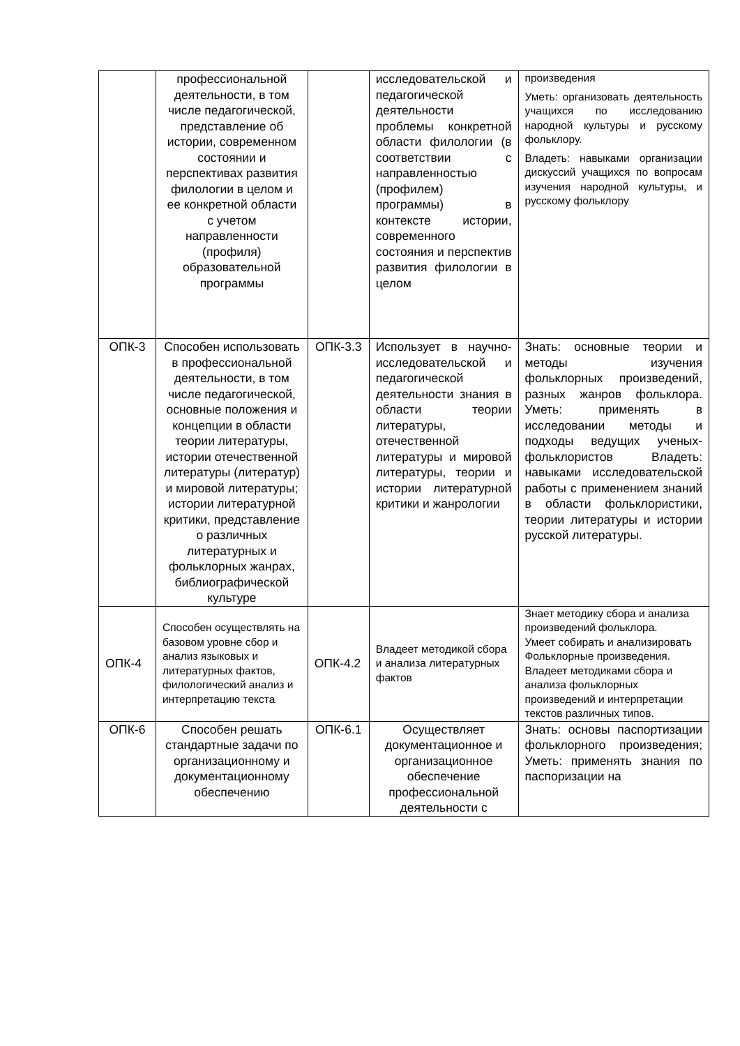| | профессиональной деятельности, в том числе педагогической, представление об истории, современном состоянии и перспективах развития филологии в целом и ее конкретной области с учетом направленности (профиля) образовательной программы | | исследовательской и педагогической деятельности проблемы конкретной области филологии (в соответствии с направленностью (профилем) программы) в контексте истории, современного состояния и перспектив развития филологии в целом | произведения Уметь: организовать деятельность учащихся по исследованию народной культуры и русскому фольклору. Владеть: навыками организации дискуссий учащихся по вопросам изучения народной культуры, и русскому фольклору |
| ОПК-3 | Способен использовать в профессиональной деятельности, в том числе педагогической, основные положения и концепции в области теории литературы, истории отечественной литературы (литератур) и мировой литературы; истории литературной критики, представление о различных литературных и фольклорных жанрах, библиографической культуре | ОПК-3.3 | Использует в научно-исследовательской и педагогической деятельности знания в области теории литературы, отечественной литературы и мировой литературы, теории и истории литературной критики и жанрологии | Знать: основные теории и методы изучения фольклорных произведений, разных жанров фольклора. Уметь: применять в исследовании методы и подходы ведущих ученых-фольклористов Владеть: навыками исследовательской работы с применением знаний в области фольклористики, теории литературы и истории русской литературы. |
| ОПК-4 | Способен осуществлять на базовом уровне сбор и анализ языковых и литературных фактов, филологический анализ и интерпретацию текста | ОПК-4.2 | Владеет методикой сбора и анализа литературных фактов | Знает методику сбора и анализа произведений фольклора. Умеет собирать и анализировать Фольклорные произведения. Владеет методиками сбора и анализа фольклорных произведений и интерпретации текстов различных типов. |
| ОПК-6 | Способен решать стандартные задачи по организационному и документационному обеспечению | ОПК-6.1 | Осуществляет документационное и организационное обеспечение профессиональной деятельности с | Знать: основы паспортизации фольклорного произведения; Уметь: применять знания по паспоризации на |